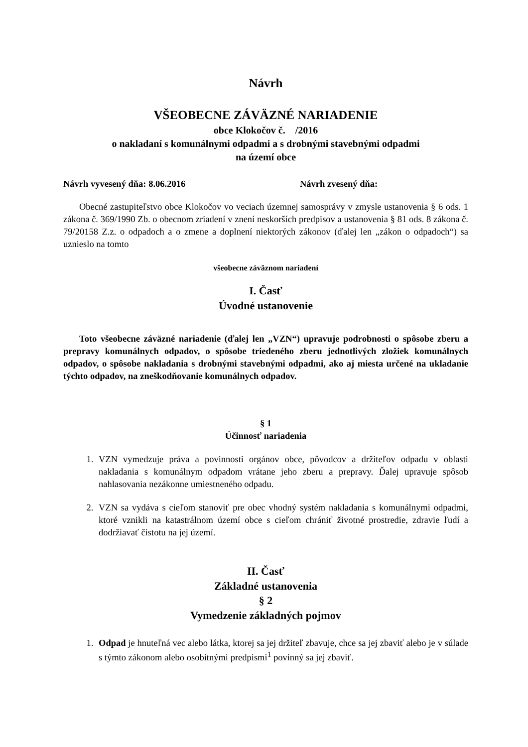Návrh
VŠEOBECNE ZÁVÄZNÉ NARIADENIE
obce Klokočov č. /2016
o nakladaní s komunálnymi odpadmi a s drobnými stavebnými odpadmi
na území obce
Návrh vyvesený dňa: 8.06.2016 Návrh zvesený dňa:
Obecné zastupiteľstvo obce Klokočov vo veciach územnej samosprávy v zmysle ustanovenia § 6 ods. 1 zákona č. 369/1990 Zb. o obecnom zriadení v znení neskorších predpisov a ustanovenia § 81 ods. 8 zákona č. 79/20158 Z.z. o odpadoch a o zmene a doplnení niektorých zákonov (ďalej len „zákon o odpadoch“) sa uznieslo na tomto
všeobecne záväznom nariadení
I. Časť
Úvodné ustanovenie
Toto všeobecne záväzné nariadenie (ďalej len „VZN“) upravuje podrobnosti o spôsobe zberu a prepravy komunálnych odpadov, o spôsobe triedeného zberu jednotlivých zložiek komunálnych odpadov, o spôsobe nakladania s drobnými stavebnými odpadmi, ako aj miesta určené na ukladanie týchto odpadov, na zneškodňovanie komunálnych odpadov.
§ 1
Účinnosť nariadenia
1. VZN vymedzuje práva a povinnosti orgánov obce, pôvodcov a držiteľov odpadu v oblasti nakladania s komunálnym odpadom vrátane jeho zberu a prepravy. Ďalej upravuje spôsob nahlasovania nezákonne umiestneného odpadu.
2. VZN sa vydáva s cieľom stanoviť pre obec vhodný systém nakladania s komunálnymi odpadmi, ktoré vznikli na katastrálnom území obce s cieľom chrániť životné prostredie, zdravie ľudí a dodržiavať čistotu na jej území.
II. Časť
Základné ustanovenia
§ 2
Vymedzenie základných pojmov
1. Odpad je hnuteľná vec alebo látka, ktorej sa jej držiteľ zbavuje, chce sa jej zbaviť alebo je v súlade s týmto zákonom alebo osobitnými predpismi<sup>1</sup> povinný sa jej zbaviť.